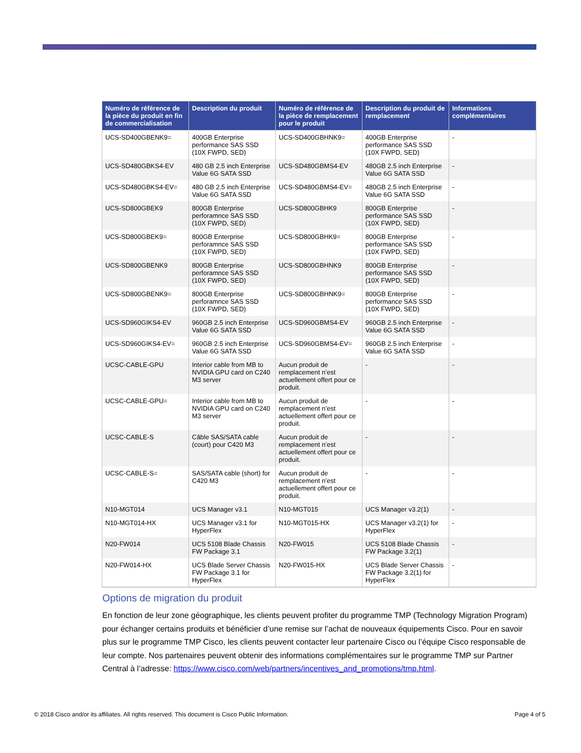| Numéro de référence de la pièce du produit en fin de commercialisation | Description du produit | Numéro de référence de la pièce de remplacement pour le produit | Description du produit de remplacement | Informations complémentaires |
| --- | --- | --- | --- | --- |
| UCS-SD400GBENK9= | 400GB Enterprise performance SAS SSD (10X FWPD, SED) | UCS-SD400GBHNK9= | 400GB Enterprise performance SAS SSD (10X FWPD, SED) | - |
| UCS-SD480GBKS4-EV | 480 GB 2.5 inch Enterprise Value 6G SATA SSD | UCS-SD480GBMS4-EV | 480GB 2.5 inch Enterprise Value 6G SATA SSD | - |
| UCS-SD480GBKS4-EV= | 480 GB 2.5 inch Enterprise Value 6G SATA SSD | UCS-SD480GBMS4-EV= | 480GB 2.5 inch Enterprise Value 6G SATA SSD | - |
| UCS-SD800GBEK9 | 800GB Enterprise perforamnce SAS SSD (10X FWPD, SED) | UCS-SD800GBHK9 | 800GB Enterprise performance SAS SSD (10X FWPD, SED) | - |
| UCS-SD800GBEK9= | 800GB Enterprise perforamnce SAS SSD (10X FWPD, SED) | UCS-SD800GBHK9= | 800GB Enterprise performance SAS SSD (10X FWPD, SED) | - |
| UCS-SD800GBENK9 | 800GB Enterprise perforamnce SAS SSD (10X FWPD, SED) | UCS-SD800GBHNK9 | 800GB Enterprise performance SAS SSD (10X FWPD, SED) | - |
| UCS-SD800GBENK9= | 800GB Enterprise perforamnce SAS SSD (10X FWPD, SED) | UCS-SD800GBHNK9= | 800GB Enterprise performance SAS SSD (10X FWPD, SED) | - |
| UCS-SD960GIKS4-EV | 960GB 2.5 inch Enterprise Value 6G SATA SSD | UCS-SD960GBMS4-EV | 960GB 2.5 inch Enterprise Value 6G SATA SSD | - |
| UCS-SD960GIKS4-EV= | 960GB 2.5 inch Enterprise Value 6G SATA SSD | UCS-SD960GBMS4-EV= | 960GB 2.5 inch Enterprise Value 6G SATA SSD | - |
| UCSC-CABLE-GPU | Interior cable from MB to NVIDIA GPU card on C240 M3 server | Aucun produit de remplacement n’est actuellement offert pour ce produit. | - | - |
| UCSC-CABLE-GPU= | Interior cable from MB to NVIDIA GPU card on C240 M3 server | Aucun produit de remplacement n’est actuellement offert pour ce produit. | - | - |
| UCSC-CABLE-S | Câble SAS/SATA cable (court) pour C420 M3 | Aucun produit de remplacement n’est actuellement offert pour ce produit. | - | - |
| UCSC-CABLE-S= | SAS/SATA cable (short) for C420 M3 | Aucun produit de remplacement n’est actuellement offert pour ce produit. | - | - |
| N10-MGT014 | UCS Manager v3.1 | N10-MGT015 | UCS Manager v3.2(1) | - |
| N10-MGT014-HX | UCS Manager v3.1 for HyperFlex | N10-MGT015-HX | UCS Manager v3.2(1) for HyperFlex | - |
| N20-FW014 | UCS 5108 Blade Chassis FW Package 3.1 | N20-FW015 | UCS 5108 Blade Chassis FW Package 3.2(1) | - |
| N20-FW014-HX | UCS Blade Server Chassis FW Package 3.1 for HyperFlex | N20-FW015-HX | UCS Blade Server Chassis FW Package 3.2(1) for HyperFlex | - |
Options de migration du produit
En fonction de leur zone géographique, les clients peuvent profiter du programme TMP (Technology Migration Program) pour échanger certains produits et bénéficier d’une remise sur l’achat de nouveaux équipements Cisco. Pour en savoir plus sur le programme TMP Cisco, les clients peuvent contacter leur partenaire Cisco ou l’équipe Cisco responsable de leur compte. Nos partenaires peuvent obtenir des informations complémentaires sur le programme TMP sur Partner Central à l’adresse: https://www.cisco.com/web/partners/incentives_and_promotions/tmp.html.
© 2018 Cisco and/or its affiliates. All rights reserved. This document is Cisco Public Information. Page 4 of 5